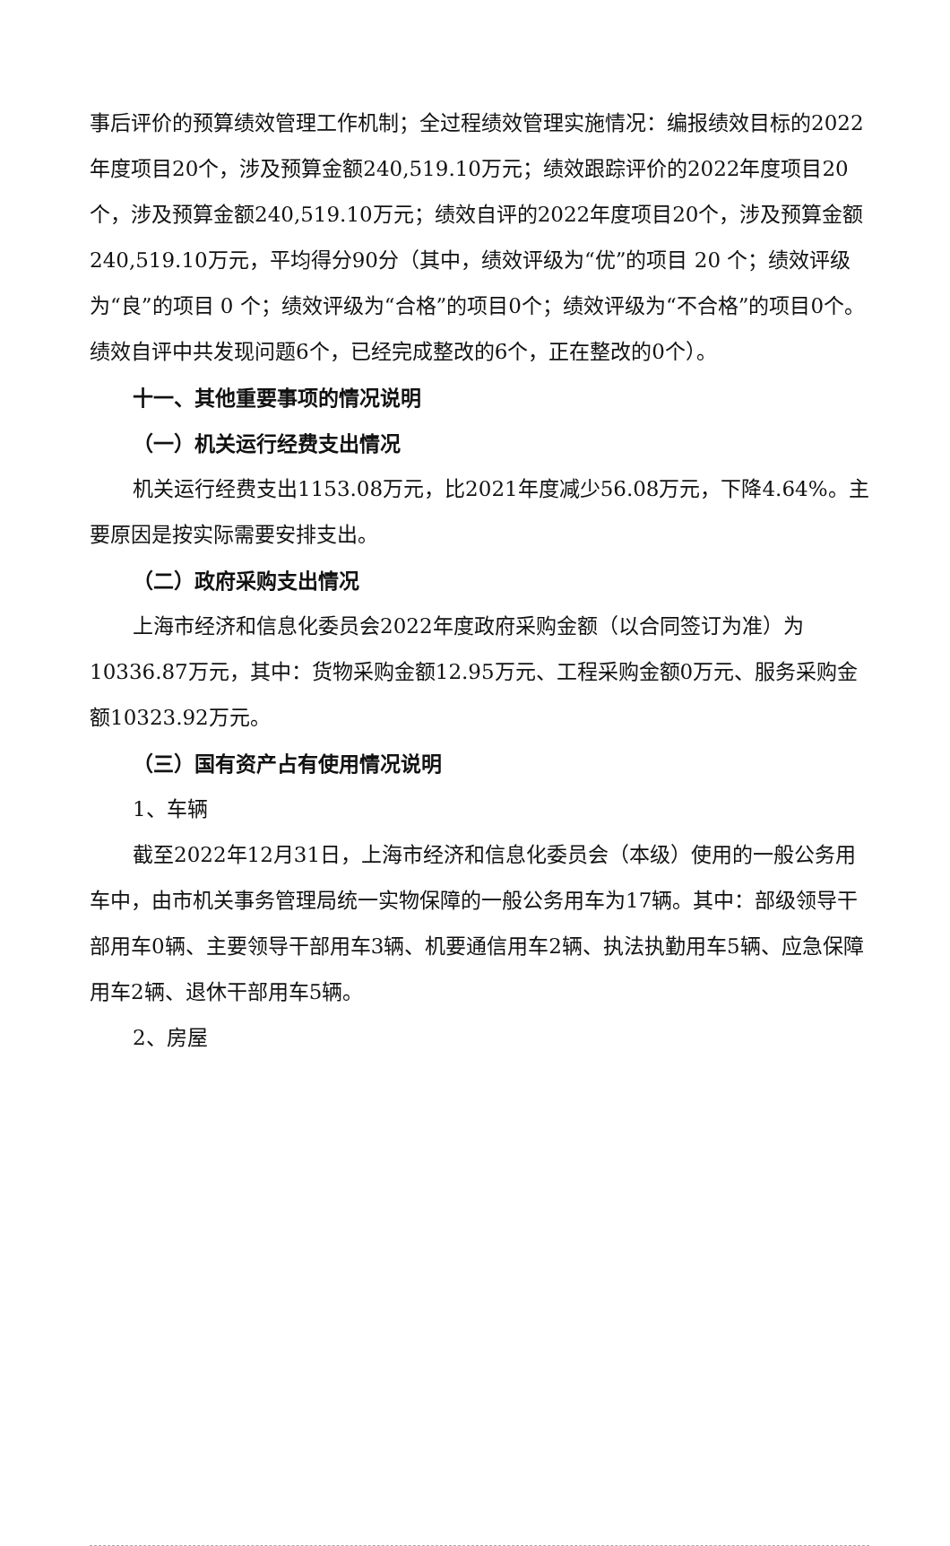事后评价的预算绩效管理工作机制；全过程绩效管理实施情况：编报绩效目标的2022年度项目20个，涉及预算金额240,519.10万元；绩效跟踪评价的2022年度项目20个，涉及预算金额240,519.10万元；绩效自评的2022年度项目20个，涉及预算金额240,519.10万元，平均得分90分（其中，绩效评级为“优”的项目 20 个；绩效评级为“良”的项目 0 个；绩效评级为“合格”的项目0个；绩效评级为“不合格”的项目0个。绩效自评中共发现问题6个，已经完成整改的6个，正在整改的0个）。
十一、其他重要事项的情况说明
（一）机关运行经费支出情况
机关运行经费支出1153.08万元，比2021年度减少56.08万元，下降4.64%。主要原因是按实际需要安排支出。
（二）政府采购支出情况
上海市经济和信息化委员会2022年度政府采购金额（以合同签订为准）为10336.87万元，其中：货物采购金额12.95万元、工程采购金额0万元、服务采购金额10323.92万元。
（三）国有资产占有使用情况说明
1、车辆
截至2022年12月31日，上海市经济和信息化委员会（本级）使用的一般公务用车中，由市机关事务管理局统一实物保障的一般公务用车为17辆。其中：部级领导干部用车0辆、主要领导干部用车3辆、机要通信用车2辆、执法执勤用车5辆、应急保障用车2辆、退休干部用车5辆。
2、房屋